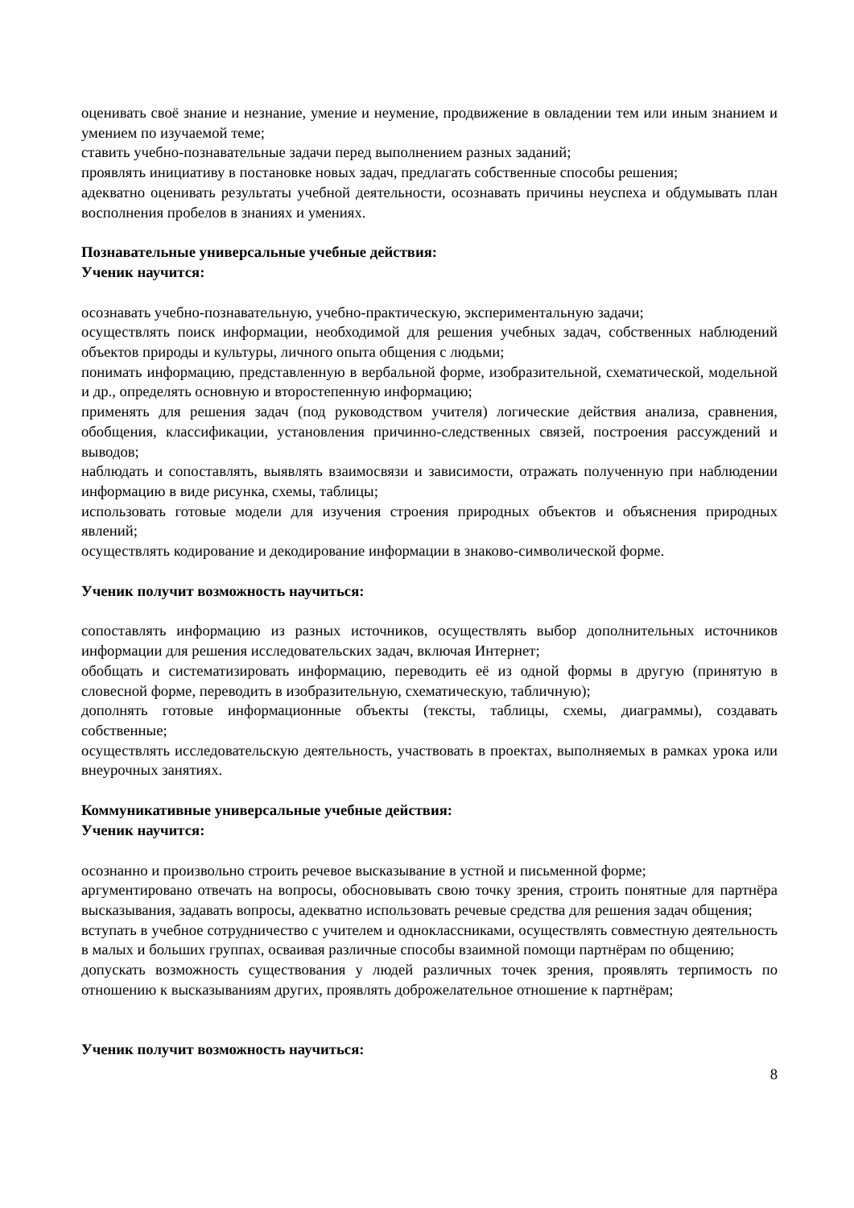оценивать своё знание и незнание, умение и неумение, продвижение в овладении тем или иным знанием и умением по изучаемой теме;
ставить учебно-познавательные задачи перед выполнением разных заданий;
проявлять инициативу в постановке новых задач, предлагать собственные способы решения;
адекватно оценивать результаты учебной деятельности, осознавать причины неуспеха и обдумывать план восполнения пробелов в знаниях и умениях.
Познавательные универсальные учебные действия:
Ученик научится:
осознавать учебно-познавательную, учебно-практическую, экспериментальную задачи;
осуществлять поиск информации, необходимой для решения учебных задач, собственных наблюдений объектов природы и культуры, личного опыта общения с людьми;
понимать информацию, представленную в вербальной форме, изобразительной, схематической, модельной и др., определять основную и второстепенную информацию;
применять для решения задач (под руководством учителя) логические действия анализа, сравнения, обобщения, классификации, установления причинно-следственных связей, построения рассуждений и выводов;
наблюдать и сопоставлять, выявлять взаимосвязи и зависимости, отражать полученную при наблюдении информацию в виде рисунка, схемы, таблицы;
использовать готовые модели для изучения строения природных объектов и объяснения природных явлений;
осуществлять кодирование и декодирование информации в знаково-символической форме.
Ученик получит возможность научиться:
сопоставлять информацию из разных источников, осуществлять выбор дополнительных источников информации для решения исследовательских задач, включая Интернет;
обобщать и систематизировать информацию, переводить её из одной формы в другую (принятую в словесной форме, переводить в изобразительную, схематическую, табличную);
дополнять готовые информационные объекты (тексты, таблицы, схемы, диаграммы), создавать собственные;
осуществлять исследовательскую деятельность, участвовать в проектах, выполняемых в рамках урока или внеурочных занятиях.
Коммуникативные универсальные учебные действия:
Ученик научится:
осознанно и произвольно строить речевое высказывание в устной и письменной форме;
аргументировано отвечать на вопросы, обосновывать свою точку зрения, строить понятные для партнёра высказывания, задавать вопросы, адекватно использовать речевые средства для решения задач общения;
вступать в учебное сотрудничество с учителем и одноклассниками, осуществлять совместную деятельность в малых и больших группах, осваивая различные способы взаимной помощи партнёрам по общению;
допускать возможность существования у людей различных точек зрения, проявлять терпимость по отношению к высказываниям других, проявлять доброжелательное отношение к партнёрам;
Ученик получит возможность научиться:
8